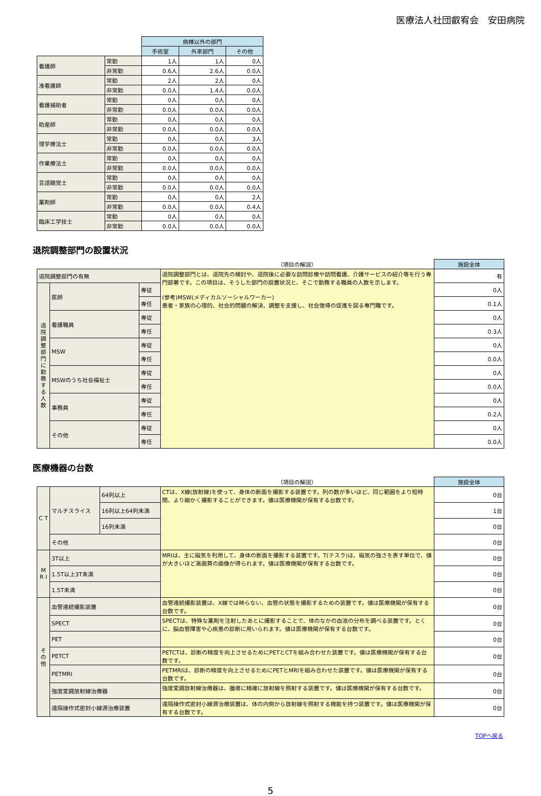医療法人社団叡宥会　安田病院
| | | 病棟以外の部門 | | |
| | | 手術室 | 外来部門 | その他 |
| 看護師 | 常勤 | 1人 | 1人 | 0人 |
| | 非常勤 | 0.6人 | 2.6人 | 0.0人 |
| 准看護師 | 常勤 | 2人 | 2人 | 0人 |
| | 非常勤 | 0.0人 | 1.4人 | 0.0人 |
| 看護補助者 | 常勤 | 0人 | 0人 | 0人 |
| | 非常勤 | 0.0人 | 0.0人 | 0.0人 |
| 助産師 | 常勤 | 0人 | 0人 | 0人 |
| | 非常勤 | 0.0人 | 0.0人 | 0.0人 |
| 理学療法士 | 常勤 | 0人 | 0人 | 3人 |
| | 非常勤 | 0.0人 | 0.0人 | 0.0人 |
| 作業療法士 | 常勤 | 0人 | 0人 | 0人 |
| | 非常勤 | 0.0人 | 0.0人 | 0.0人 |
| 言語聴覚士 | 常勤 | 0人 | 0人 | 0人 |
| | 非常勤 | 0.0人 | 0.0人 | 0.0人 |
| 薬剤師 | 常勤 | 0人 | 0人 | 2人 |
| | 非常勤 | 0.0人 | 0.0人 | 0.4人 |
| 臨床工学技士 | 常勤 | 0人 | 0人 | 0人 |
| | 非常勤 | 0.0人 | 0.0人 | 0.0人 |
退院調整部門の設置状況
| | | | （項目の解説） | 施設全体 |
| 退院調整部門の有無 | | | 退院調整部門とは、退院先の検討や、退院後に必要な訪問診療や訪問看護、介護サービスの紹介等を行う専門部署です。この項目は、そうした部門の設置状況と、そこで勤務する職員の人数を示します。 (参考)MSW(メディカルソーシャルワーカー) 患者・家族の心理的、社会的問題の解決、調整を支援し、社会復帰の促進を図る専門職です。 | 有 |
| 退院調整部門に勤務する人数 | 医師 | 専従 | | 0人 |
| | | 専任 | | 0.1人 |
| | 看護職員 | 専従 | | 0人 |
| | | 専任 | | 0.3人 |
| | MSW | 専従 | | 0人 |
| | | 専任 | | 0.0人 |
| | MSWのうち社会福祉士 | 専従 | | 0人 |
| | | 専任 | | 0.0人 |
| | 事務員 | 専従 | | 0人 |
| | | 専任 | | 0.2人 |
| | その他 | 専従 | | 0人 |
| | | 専任 | | 0.0人 |
医療機器の台数
| | | | （項目の解説） | 施設全体 |
| C T | マルチスライス | 64列以上 | CTは、X線(放射線)を使って、身体の断面を撮影する装置です。列の数が多いほど、同じ範囲をより短時間、より細かく撮影することができます。値は医療機関が保有する台数です。 | 0台 |
| | | 16列以上64列未満 | | 1台 |
| | | 16列未満 | | 0台 |
| | その他 | | | 0台 |
| M R I | 3T以上 | | MRIは、主に磁気を利用して、身体の断面を撮影する装置です。T(テスラ)は、磁気の強さを表す単位で、値が大きいほど高画質の画像が得られます。値は医療機関が保有する台数です。 | 0台 |
| | 1.5T以上3T未満 | | | 0台 |
| | 1.5T未満 | | | 0台 |
| その他 | 血管連続撮影装置 | | 血管連続撮影装置は、X線では映らない、血管の状態を撮影するための装置です。値は医療機関が保有する台数です。 | 0台 |
| | SPECT | | SPECTは、特殊な薬剤を注射したあとに撮影することで、体のなかの血液の分布を調べる装置です。とくに、脳血管障害や心疾患の診断に用いられます。値は医療機関が保有する台数です。 | 0台 |
| | PET | | | 0台 |
| | PETCT | | PETCTは、診断の精度を向上させるためにPETとCTを組み合わせた装置です。値は医療機関が保有する台数です。 | 0台 |
| | PETMRI | | PETMRIは、診断の精度を向上させるためにPETとMRIを組み合わせた装置です。値は医療機関が保有する台数です。 | 0台 |
| | 強度変調放射線治療器 | | 強度変調放射線治療器は、腫瘍に精確に放射線を照射する装置です。値は医療機関が保有する台数です。 | 0台 |
| | 遠隔操作式密封小線源治療装置 | | 遠隔操作式密封小線源治療装置は、体の内側から放射線を照射する機能を持つ装置です。値は医療機関が保有する台数です。 | 0台 |
TOPへ戻る
5